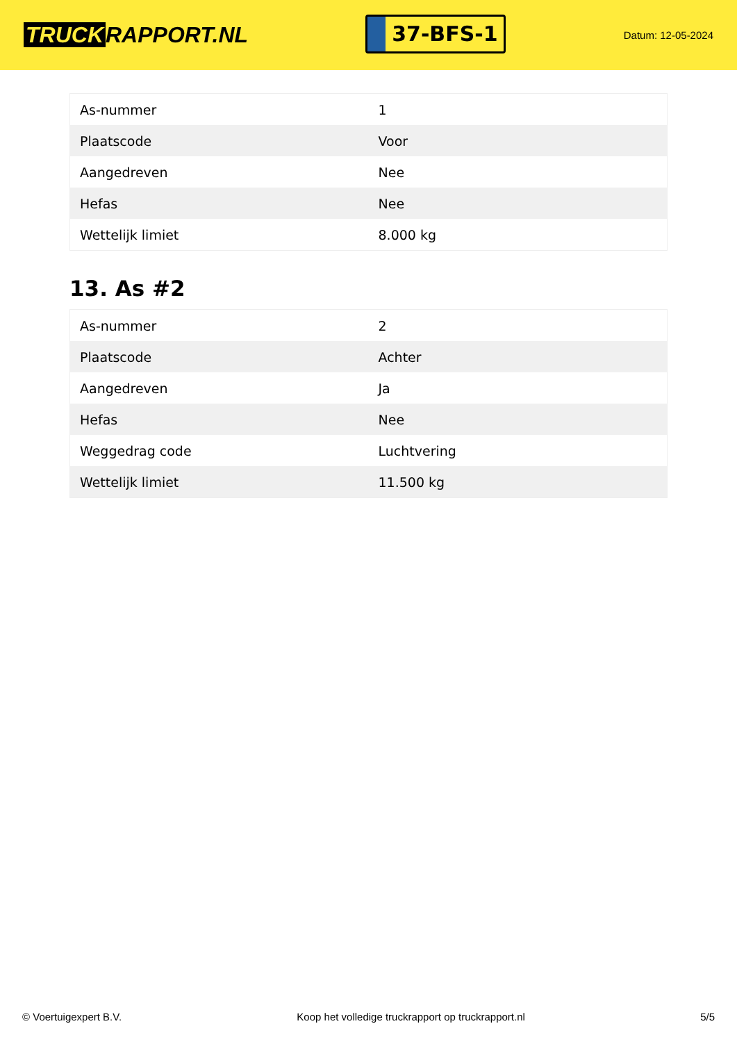TRUCK RAPPORT.NL
37-BFS-1
Datum: 12-05-2024
| As-nummer | 1 |
| Plaatscode | Voor |
| Aangedreven | Nee |
| Hefas | Nee |
| Wettelijk limiet | 8.000 kg |
13. As #2
| As-nummer | 2 |
| Plaatscode | Achter |
| Aangedreven | Ja |
| Hefas | Nee |
| Weggedrag code | Luchtvering |
| Wettelijk limiet | 11.500 kg |
© Voertuigexpert B.V. Koop het volledige truckrapport op truckrapport.nl 5/5